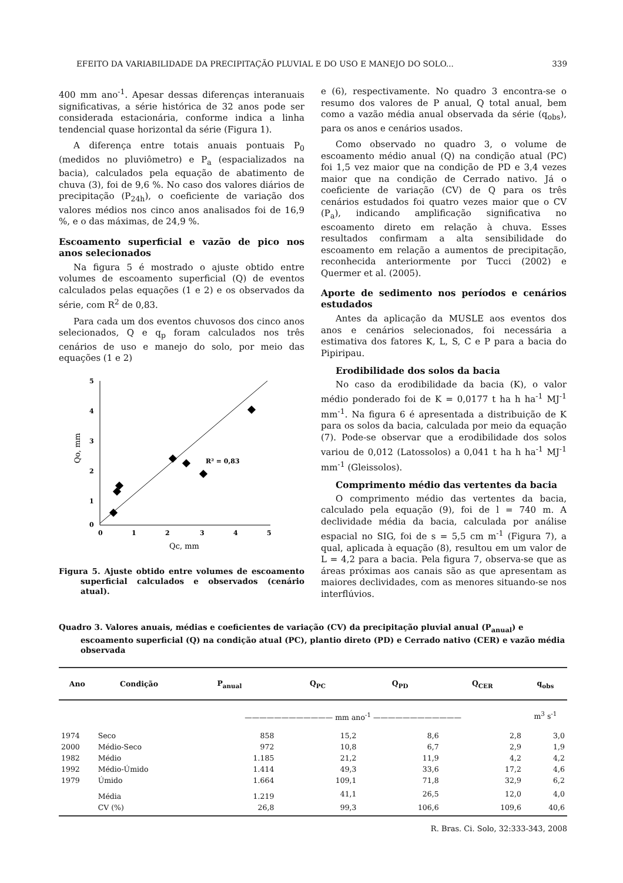EFEITO DA VARIABILIDADE DA PRECIPITAÇÃO PLUVIAL E DO USO E MANEJO DO SOLO... 339
400 mm ano<sup>-1</sup>. Apesar dessas diferenças interanuais significativas, a série histórica de 32 anos pode ser considerada estacionária, conforme indica a linha tendencial quase horizontal da série (Figura 1).
A diferença entre totais anuais pontuais P<sub>0</sub> (medidos no pluviômetro) e P<sub>a</sub> (espacializados na bacia), calculados pela equação de abatimento de chuva (3), foi de 9,6 %. No caso dos valores diários de precipitação (P<sub>24h</sub>), o coeficiente de variação dos valores médios nos cinco anos analisados foi de 16,9 %, e o das máximas, de 24,9 %.
Escoamento superficial e vazão de pico nos anos selecionados
Na figura 5 é mostrado o ajuste obtido entre volumes de escoamento superficial (Q) de eventos calculados pelas equações (1 e 2) e os observados da série, com R<sup>2</sup> de 0,83.
Para cada um dos eventos chuvosos dos cinco anos selecionados, Q e q<sub>p</sub> foram calculados nos três cenários de uso e manejo do solo, por meio das equações (1 e 2)
5
4
3
2
1
0
0
1
2
3
4
5
R² = 0,83
Qo, mm
Qc, mm
Figura 5. Ajuste obtido entre volumes de escoamento superficial calculados e observados (cenário atual).
e (6), respectivamente. No quadro 3 encontra-se o resumo dos valores de P anual, Q total anual, bem como a vazão média anual observada da série (q<sub>obs</sub>), para os anos e cenários usados.
Como observado no quadro 3, o volume de escoamento médio anual (Q) na condição atual (PC) foi 1,5 vez maior que na condição de PD e 3,4 vezes maior que na condição de Cerrado nativo. Já o coeficiente de variação (CV) de Q para os três cenários estudados foi quatro vezes maior que o CV (P<sub>a</sub>), indicando amplificação significativa no escoamento direto em relação à chuva. Esses resultados confirmam a alta sensibilidade do escoamento em relação a aumentos de precipitação, reconhecida anteriormente por Tucci (2002) e Quermer et al. (2005).
Aporte de sedimento nos períodos e cenários estudados
Antes da aplicação da MUSLE aos eventos dos anos e cenários selecionados, foi necessária a estimativa dos fatores K, L, S, C e P para a bacia do Pipiripau.
Erodibilidade dos solos da bacia
No caso da erodibilidade da bacia (K), o valor médio ponderado foi de K = 0,0177 t ha h ha<sup>-1</sup> MJ<sup>-1</sup> mm<sup>-1</sup>. Na figura 6 é apresentada a distribuição de K para os solos da bacia, calculada por meio da equação (7). Pode-se observar que a erodibilidade dos solos variou de 0,012 (Latossolos) a 0,041 t ha h ha<sup>-1</sup> MJ<sup>-1</sup> mm<sup>-1</sup> (Gleissolos).
Comprimento médio das vertentes da bacia
O comprimento médio das vertentes da bacia, calculado pela equação (9), foi de l = 740 m. A declividade média da bacia, calculada por análise espacial no SIG, foi de s = 5,5 cm m<sup>-1</sup> (Figura 7), a qual, aplicada à equação (8), resultou em um valor de L = 4,2 para a bacia. Pela figura 7, observa-se que as áreas próximas aos canais são as que apresentam as maiores declividades, com as menores situando-se nos interflúvios.
Quadro 3. Valores anuais, médias e coeficientes de variação (CV) da precipitação pluvial anual (P<sub>anual</sub>) e escoamento superficial (Q) na condição atual (PC), plantio direto (PD) e Cerrado nativo (CER) e vazão média observada
| Ano | Condição | P<sub>anual</sub> | Q<sub>PC</sub> | Q<sub>PD</sub> | Q<sub>CER</sub> | q<sub>obs</sub> |
| --- | --- | --- | --- | --- | --- | --- |
| | | ———————————— mm ano<sup>-1</sup> ———————————— | | | | m<sup>3</sup> s<sup>-1</sup> |
| 1974 | Seco | 858 | 15,2 | 8,6 | 2,8 | 3,0 |
| 2000 | Médio-Seco | 972 | 10,8 | 6,7 | 2,9 | 1,9 |
| 1982 | Médio | 1.185 | 21,2 | 11,9 | 4,2 | 4,2 |
| 1992 | Médio-Úmido | 1.414 | 49,3 | 33,6 | 17,2 | 4,6 |
| 1979 | Úmido | 1.664 | 109,1 | 71,8 | 32,9 | 6,2 |
| | Média | 1.219 | 41,1 | 26,5 | 12,0 | 4,0 |
| | CV (%) | 26,8 | 99,3 | 106,6 | 109,6 | 40,6 |
R. Bras. Ci. Solo, 32:333-343, 2008